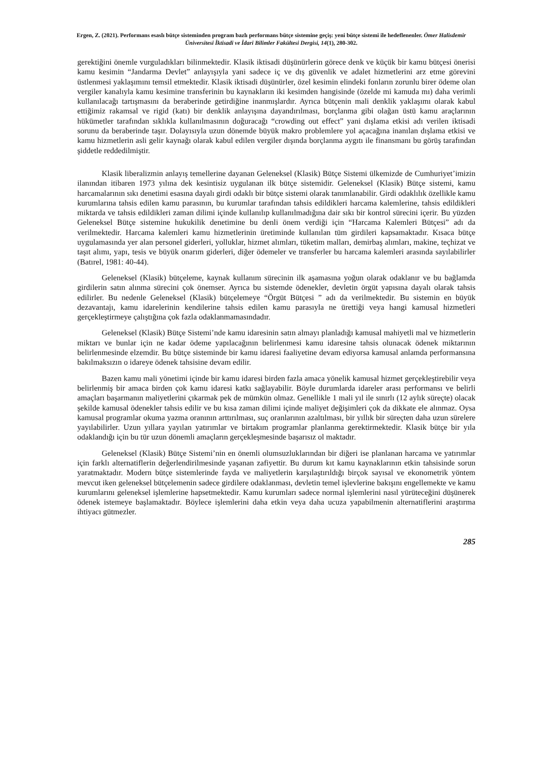Ergen, Z. (2021). Performans esaslı bütçe sisteminden program bazlı performans bütçe sistemine geçiş: yeni bütçe sistemi ile hedeflenenler. Ömer Halisdemir Üniversitesi İktisadi ve İdari Bilimler Fakültesi Dergisi, 14(1), 280-302.
gerektiğini önemle vurguladıkları bilinmektedir. Klasik iktisadi düşünürlerin görece denk ve küçük bir kamu bütçesi önerisi kamu kesimin “Jandarma Devlet” anlayışıyla yani sadece iç ve dış güvenlik ve adalet hizmetlerini arz etme görevini üstlenmesi yaklaşımını temsil etmektedir. Klasik iktisadi düşünürler, özel kesimin elindeki fonların zorunlu birer ödeme olan vergiler kanalıyla kamu kesimine transferinin bu kaynakların iki kesimden hangisinde (özelde mi kamuda mı) daha verimli kullanılacağı tartışmasını da beraberinde getirdiğine inanmışlardır. Ayrıca bütçenin mali denklik yaklaşımı olarak kabul ettiğimiz rakamsal ve rigid (katı) bir denklik anlayışına dayandırılması, borçlanma gibi olağan üstü kamu araçlarının hükümetler tarafından sıklıkla kullanılmasının doğuracağı “crowding out effect” yani dışlama etkisi adı verilen iktisadi sorunu da beraberinde taşır. Dolayısıyla uzun dönemde büyük makro problemlere yol açacağına inanılan dışlama etkisi ve kamu hizmetlerin asli gelir kaynağı olarak kabul edilen vergiler dışında borçlanma aygıtı ile finansmanı bu görüş tarafından şiddetle reddedilmiştir.
Klasik liberalizmin anlayış temellerine dayanan Geleneksel (Klasik) Bütçe Sistemi ülkemizde de Cumhuriyet’imizin ilanından itibaren 1973 yılına dek kesintisiz uygulanan ilk bütçe sistemidir. Geleneksel (Klasik) Bütçe sistemi, kamu harcamalarının sıkı denetimi esasına dayalı girdi odaklı bir bütçe sistemi olarak tanımlanabilir. Girdi odaklılık özellikle kamu kurumlarına tahsis edilen kamu parasının, bu kurumlar tarafından tahsis edildikleri harcama kalemlerine, tahsis edildikleri miktarda ve tahsis edildikleri zaman dilimi içinde kullanılıp kullanılmadığına dair sıkı bir kontrol sürecini içerir. Bu yüzden Geleneksel Bütçe sistemine hukukilik denetimine bu denli önem verdiği için “Harcama Kalemleri Bütçesi” adı da verilmektedir. Harcama kalemleri kamu hizmetlerinin üretiminde kullanılan tüm girdileri kapsamaktadır. Kısaca bütçe uygulamasında yer alan personel giderleri, yolluklar, hizmet alımları, tüketim malları, demirbaş alımları, makine, teçhizat ve taşıt alımı, yapı, tesis ve büyük onarım giderleri, diğer ödemeler ve transferler bu harcama kalemleri arasında sayılabilirler (Batırel, 1981: 40-44).
Geleneksel (Klasik) bütçeleme, kaynak kullanım sürecinin ilk aşamasına yoğun olarak odaklanır ve bu bağlamda girdilerin satın alınma sürecini çok önemser. Ayrıca bu sistemde ödenekler, devletin örgüt yapısına dayalı olarak tahsis edilirler. Bu nedenle Geleneksel (Klasik) bütçelemeye “Örgüt Bütçesi ” adı da verilmektedir. Bu sistemin en büyük dezavantajı, kamu idarelerinin kendilerine tahsis edilen kamu parasıyla ne ürettiği veya hangi kamusal hizmetleri gerçekleştirmeye çalıştığına çok fazla odaklanmamasındadır.
Geleneksel (Klasik) Bütçe Sistemi’nde kamu idaresinin satın almayı planladığı kamusal mahiyetli mal ve hizmetlerin miktarı ve bunlar için ne kadar ödeme yapılacağının belirlenmesi kamu idaresine tahsis olunacak ödenek miktarının belirlenmesinde elzemdir. Bu bütçe sisteminde bir kamu idaresi faaliyetine devam ediyorsa kamusal anlamda performansına bakılmaksızın o idareye ödenek tahsisine devam edilir.
Bazen kamu mali yönetimi içinde bir kamu idaresi birden fazla amaca yönelik kamusal hizmet gerçekleştirebilir veya belirlenmiş bir amaca birden çok kamu idaresi katkı sağlayabilir. Böyle durumlarda idareler arası performansı ve belirli amaçları başarmanın maliyetlerini çıkarmak pek de mümkün olmaz. Genellikle 1 mali yıl ile sınırlı (12 aylık süreçte) olacak şekilde kamusal ödenekler tahsis edilir ve bu kısa zaman dilimi içinde maliyet değişimleri çok da dikkate ele alınmaz. Oysa kamusal programlar okuma yazma oranının arttırılması, suç oranlarının azaltılması, bir yıllık bir süreçten daha uzun sürelere yayılabilirler. Uzun yıllara yayılan yatırımlar ve birtakım programlar planlanma gerektirmektedir. Klasik bütçe bir yıla odaklandığı için bu tür uzun dönemli amaçların gerçekleşmesinde başarısız ol maktadır.
Geleneksel (Klasik) Bütçe Sistemi’nin en önemli olumsuzluklarından bir diğeri ise planlanan harcama ve yatırımlar için farklı alternatiflerin değerlendirilmesinde yaşanan zafiyettir. Bu durum kıt kamu kaynaklarının etkin tahsisinde sorun yaratmaktadır. Modern bütçe sistemlerinde fayda ve maliyetlerin karşılaştırıldığı birçok sayısal ve ekonometrik yöntem mevcut iken geleneksel bütçelemenin sadece girdilere odaklanması, devletin temel işlevlerine bakışını engellemekte ve kamu kurumlarını geleneksel işlemlerine hapsetmektedir. Kamu kurumları sadece normal işlemlerini nasıl yürüteceğini düşünerek ödenek istemeye başlamaktadır. Böylece işlemlerini daha etkin veya daha ucuza yapabilmenin alternatiflerini araştırma ihtiyacı gütmezler.
285